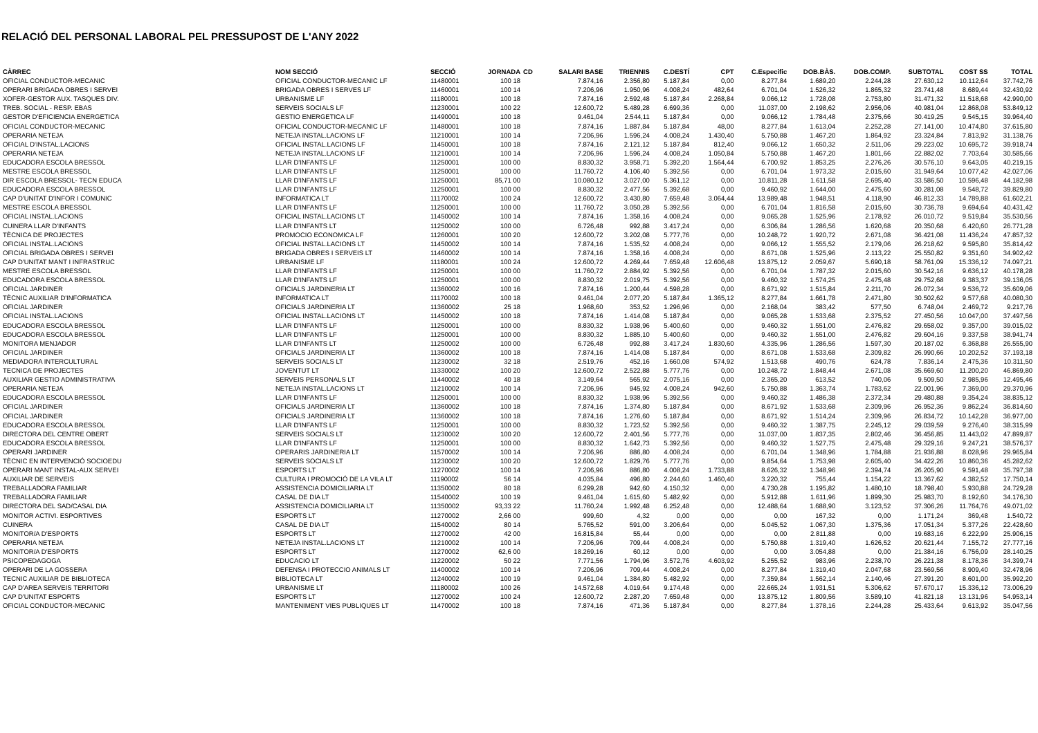RELACIÓ DEL PERSONAL LABORAL PEL PRESSUPOST DE L'ANY 2022
| CÀRREC | NOM SECCIÓ | SECCIÓ | JORNADA | CD | SALARI BASE | TRIENNIS | C.DESTÍ | CPT | C.Especific | DOB.BÀS. | DOB.COMP. | SUBTOTAL | COST SS | TOTAL |
| --- | --- | --- | --- | --- | --- | --- | --- | --- | --- | --- | --- | --- | --- | --- |
| OFICIAL CONDUCTOR-MECANIC | OFICIAL CONDUCTOR-MECANIC LF | 11480001 | 100 18 | | 7.874,16 | 2.356,80 | 5.187,84 | 0,00 | 8.277,84 | 1.689,20 | 2.244,28 | 27.630,12 | 10.112,64 | 37.742,76 |
| OPERARI BRIGADA OBRES I SERVEI | BRIGADA OBRES I SERVES LF | 11460001 | 100 14 | | 7.206,96 | 1.950,96 | 4.008,24 | 482,64 | 6.701,04 | 1.526,32 | 1.865,32 | 23.741,48 | 8.689,44 | 32.430,92 |
| XOFER-GESTOR AUX. TASQUES DIV. | URBANISME LF | 11180001 | 100 18 | | 7.874,16 | 2.592,48 | 5.187,84 | 2.268,84 | 9.066,12 | 1.728,08 | 2.753,80 | 31.471,32 | 11.518,68 | 42.990,00 |
| TREB. SOCIAL - RESP. EBAS | SERVEIS SOCIALS LF | 11230001 | 100 22 | | 12.600,72 | 5.489,28 | 6.699,36 | 0,00 | 11.037,00 | 2.198,62 | 2.956,06 | 40.981,04 | 12.868,08 | 53.849,12 |
| GESTOR D'EFICIENCIA ENERGETICA | GESTIO ENERGETICA LF | 11490001 | 100 18 | | 9.461,04 | 2.544,11 | 5.187,84 | 0,00 | 9.066,12 | 1.784,48 | 2.375,66 | 30.419,25 | 9.545,15 | 39.964,40 |
| OFICIAL CONDUCTOR-MECANIC | OFICIAL CONDUCTOR-MECANIC LF | 11480001 | 100 18 | | 7.874,16 | 1.887,84 | 5.187,84 | 48,00 | 8.277,84 | 1.613,04 | 2.252,28 | 27.141,00 | 10.474,80 | 37.615,80 |
| OPERARIA NETEJA | NETEJA INSTAL.LACIONS LF | 11210001 | 100 14 | | 7.206,96 | 1.596,24 | 4.008,24 | 1.430,40 | 5.750,88 | 1.467,20 | 1.864,92 | 23.324,84 | 7.813,92 | 31.138,76 |
| OFICIAL D'INSTAL.LACIONS | OFICIAL INSTAL.LACIONS LF | 11450001 | 100 18 | | 7.874,16 | 2.121,12 | 5.187,84 | 812,40 | 9.066,12 | 1.650,32 | 2.511,06 | 29.223,02 | 10.695,72 | 39.918,74 |
| OPERARIA NETEJA | NETEJA INSTAL.LACIONS LF | 11210001 | 100 14 | | 7.206,96 | 1.596,24 | 4.008,24 | 1.050,84 | 5.750,88 | 1.467,20 | 1.801,66 | 22.882,02 | 7.703,64 | 30.585,66 |
| EDUCADORA ESCOLA BRESSOL | LLAR D'INFANTS LF | 11250001 | 100 00 | | 8.830,32 | 3.958,71 | 5.392,20 | 1.564,44 | 6.700,92 | 1.853,25 | 2.276,26 | 30.576,10 | 9.643,05 | 40.219,15 |
| MESTRE ESCOLA BRESSOL | LLAR D'INFANTS LF | 11250001 | 100 00 | | 11.760,72 | 4.106,40 | 5.392,56 | 0,00 | 6.701,04 | 1.973,32 | 2.015,60 | 31.949,64 | 10.077,42 | 42.027,06 |
| DIR ESCOLA BRESSOL- TECN EDUCA | LLAR D'INFANTS LF | 11250001 | 85,71 00 | | 10.080,12 | 3.027,00 | 5.361,12 | 0,00 | 10.811,28 | 1.611,58 | 2.695,40 | 33.586,50 | 10.596,48 | 44.182,98 |
| EDUCADORA ESCOLA BRESSOL | LLAR D'INFANTS LF | 11250001 | 100 00 | | 8.830,32 | 2.477,56 | 5.392,68 | 0,00 | 9.460,92 | 1.644,00 | 2.475,60 | 30.281,08 | 9.548,72 | 39.829,80 |
| CAP D'UNITAT D'INFOR I COMUNIC | INFORMATICA LT | 11170002 | 100 24 | | 12.600,72 | 3.430,80 | 7.659,48 | 3.064,44 | 13.989,48 | 1.948,51 | 4.118,90 | 46.812,33 | 14.789,88 | 61.602,21 |
| MESTRE ESCOLA BRESSOL | LLAR D'INFANTS LF | 11250001 | 100 00 | | 11.760,72 | 3.050,28 | 5.392,56 | 0,00 | 6.701,04 | 1.816,58 | 2.015,60 | 30.736,78 | 9.694,64 | 40.431,42 |
| OFICIAL INSTAL.LACIONS | OFICIAL INSTAL.LACIONS LT | 11450002 | 100 14 | | 7.874,16 | 1.358,16 | 4.008,24 | 0,00 | 9.065,28 | 1.525,96 | 2.178,92 | 26.010,72 | 9.519,84 | 35.530,56 |
| CUINERA LLAR D'INFANTS | LLAR D'INFANTS LT | 11250002 | 100 00 | | 6.726,48 | 992,88 | 3.417,24 | 0,00 | 6.306,84 | 1.286,56 | 1.620,68 | 20.350,68 | 6.420,60 | 26.771,28 |
| TÈCNICA DE PROJECTES | PROMOCIO ECONOMICA LF | 11260001 | 100 20 | | 12.600,72 | 3.202,08 | 5.777,76 | 0,00 | 10.248,72 | 1.920,72 | 2.671,08 | 36.421,08 | 11.436,24 | 47.857,32 |
| OFICIAL INSTAL.LACIONS | OFICIAL INSTAL.LACIONS LT | 11450002 | 100 14 | | 7.874,16 | 1.535,52 | 4.008,24 | 0,00 | 9.066,12 | 1.555,52 | 2.179,06 | 26.218,62 | 9.595,80 | 35.814,42 |
| OFICIAL BRIGADA OBRES I SERVEI | BRIGADA OBRES I SERVEIS LT | 11460002 | 100 14 | | 7.874,16 | 1.358,16 | 4.008,24 | 0,00 | 8.671,08 | 1.525,96 | 2.113,22 | 25.550,82 | 9.351,60 | 34.902,42 |
| CAP D'UNITAT MANT I INFRASTRUC | URBANISME LF | 11180001 | 100 24 | | 12.600,72 | 4.269,44 | 7.659,48 | 12.606,48 | 13.875,12 | 2.059,67 | 5.690,18 | 58.761,09 | 15.336,12 | 74.097,21 |
| MESTRE ESCOLA BRESSOL | LLAR D'INFANTS LF | 11250001 | 100 00 | | 11.760,72 | 2.884,92 | 5.392,56 | 0,00 | 6.701,04 | 1.787,32 | 2.015,60 | 30.542,16 | 9.636,12 | 40.178,28 |
| EDUCADORA ESCOLA BRESSOL | LLAR D'INFANTS LF | 11250001 | 100 00 | | 8.830,32 | 2.019,75 | 5.392,56 | 0,00 | 9.460,32 | 1.574,25 | 2.475,48 | 29.752,68 | 9.383,37 | 39.136,05 |
| OFICIAL JARDINER | OFICIALS JARDINERIA LT | 11360002 | 100 16 | | 7.874,16 | 1.200,44 | 4.598,28 | 0,00 | 8.671,92 | 1.515,84 | 2.211,70 | 26.072,34 | 9.536,72 | 35.609,06 |
| TÈCNIC AUXILIAR D'INFORMATICA | INFORMATICA LT | 11170002 | 100 18 | | 9.461,04 | 2.077,20 | 5.187,84 | 1.365,12 | 8.277,84 | 1.661,78 | 2.471,80 | 30.502,62 | 9.577,68 | 40.080,30 |
| OFICIAL JARDINER | OFICIALS JARDINERIA LT | 11360002 | 25 18 | | 1.968,60 | 353,52 | 1.296,96 | 0,00 | 2.168,04 | 383,42 | 577,50 | 6.748,04 | 2.469,72 | 9.217,76 |
| OFICIAL INSTAL.LACIONS | OFICIAL INSTAL.LACIONS LT | 11450002 | 100 18 | | 7.874,16 | 1.414,08 | 5.187,84 | 0,00 | 9.065,28 | 1.533,68 | 2.375,52 | 27.450,56 | 10.047,00 | 37.497,56 |
| EDUCADORA ESCOLA BRESSOL | LLAR D'INFANTS LF | 11250001 | 100 00 | | 8.830,32 | 1.938,96 | 5.400,60 | 0,00 | 9.460,32 | 1.551,00 | 2.476,82 | 29.658,02 | 9.357,00 | 39.015,02 |
| EDUCADORA ESCOLA BRESSOL | LLAR D'INFANTS LF | 11250001 | 100 00 | | 8.830,32 | 1.885,10 | 5.400,60 | 0,00 | 9.460,32 | 1.551,00 | 2.476,82 | 29.604,16 | 9.337,58 | 38.941,74 |
| MONITORA MENJADOR | LLAR D'INFANTS LT | 11250002 | 100 00 | | 6.726,48 | 992,88 | 3.417,24 | 1.830,60 | 4.335,96 | 1.286,56 | 1.597,30 | 20.187,02 | 6.368,88 | 26.555,90 |
| OFICIAL JARDINER | OFICIALS JARDINERIA LT | 11360002 | 100 18 | | 7.874,16 | 1.414,08 | 5.187,84 | 0,00 | 8.671,08 | 1.533,68 | 2.309,82 | 26.990,66 | 10.202,52 | 37.193,18 |
| MEDIADORA INTERCULTURAL | SERVEIS SOCIALS LT | 11230002 | 32 18 | | 2.519,76 | 452,16 | 1.660,08 | 574,92 | 1.513,68 | 490,76 | 624,78 | 7.836,14 | 2.475,36 | 10.311,50 |
| TECNICA DE PROJECTES | JOVENTUT LT | 11330002 | 100 20 | | 12.600,72 | 2.522,88 | 5.777,76 | 0,00 | 10.248,72 | 1.848,44 | 2.671,08 | 35.669,60 | 11.200,20 | 46.869,80 |
| AUXILIAR GESTIO ADMINISTRATIVA | SERVEIS PERSONALS LT | 11440002 | 40 18 | | 3.149,64 | 565,92 | 2.075,16 | 0,00 | 2.365,20 | 613,52 | 740,06 | 9.509,50 | 2.985,96 | 12.495,46 |
| OPERARIA NETEJA | NETEJA INSTAL.LACIONS LT | 11210002 | 100 14 | | 7.206,96 | 945,92 | 4.008,24 | 942,60 | 5.750,88 | 1.363,74 | 1.783,62 | 22.001,96 | 7.369,00 | 29.370,96 |
| EDUCADORA ESCOLA BRESSOL | LLAR D'INFANTS LF | 11250001 | 100 00 | | 8.830,32 | 1.938,96 | 5.392,56 | 0,00 | 9.460,32 | 1.486,38 | 2.372,34 | 29.480,88 | 9.354,24 | 38.835,12 |
| OFICIAL JARDINER | OFICIALS JARDINERIA LT | 11360002 | 100 18 | | 7.874,16 | 1.374,80 | 5.187,84 | 0,00 | 8.671,92 | 1.533,68 | 2.309,96 | 26.952,36 | 9.862,24 | 36.814,60 |
| OFICIAL JARDINER | OFICIALS JARDINERIA LT | 11360002 | 100 18 | | 7.874,16 | 1.276,60 | 5.187,84 | 0,00 | 8.671,92 | 1.514,24 | 2.309,96 | 26.834,72 | 10.142,28 | 36.977,00 |
| EDUCADORA ESCOLA BRESSOL | LLAR D'INFANTS LF | 11250001 | 100 00 | | 8.830,32 | 1.723,52 | 5.392,56 | 0,00 | 9.460,32 | 1.387,75 | 2.245,12 | 29.039,59 | 9.276,40 | 38.315,99 |
| DIRECTORA DEL CENTRE OBERT | SERVEIS SOCIALS LT | 11230002 | 100 20 | | 12.600,72 | 2.401,56 | 5.777,76 | 0,00 | 11.037,00 | 1.837,35 | 2.802,46 | 36.456,85 | 11.443,02 | 47.899,87 |
| EDUCADORA ESCOLA BRESSOL | LLAR D'INFANTS LF | 11250001 | 100 00 | | 8.830,32 | 1.642,73 | 5.392,56 | 0,00 | 9.460,32 | 1.527,75 | 2.475,48 | 29.329,16 | 9.247,21 | 38.576,37 |
| OPERARI JARDINER | OPERARIS JARDINERIA LT | 11570002 | 100 14 | | 7.206,96 | 886,80 | 4.008,24 | 0,00 | 6.701,04 | 1.348,96 | 1.784,88 | 21.936,88 | 8.028,96 | 29.965,84 |
| TÈCNIC EN INTERVENCIÓ SOCIOEDU | SERVEIS SOCIALS LT | 11230002 | 100 20 | | 12.600,72 | 1.829,76 | 5.777,76 | 0,00 | 9.854,64 | 1.753,98 | 2.605,40 | 34.422,26 | 10.860,36 | 45.282,62 |
| OPERARI MANT INSTAL-AUX SERVEI | ESPORTS LT | 11270002 | 100 14 | | 7.206,96 | 886,80 | 4.008,24 | 1.733,88 | 8.626,32 | 1.348,96 | 2.394,74 | 26.205,90 | 9.591,48 | 35.797,38 |
| AUXILIAR DE SERVEIS | CULTURA I PROMOCIÓ DE LA VILA LT | 11190002 | 56 14 | | 4.035,84 | 496,80 | 2.244,60 | 1.460,40 | 3.220,32 | 755,44 | 1.154,22 | 13.367,62 | 4.382,52 | 17.750,14 |
| TREBALLADORA FAMILIAR | ASSISTENCIA DOMICILIARIA LT | 11350002 | 80 18 | | 6.299,28 | 942,60 | 4.150,32 | 0,00 | 4.730,28 | 1.195,82 | 1.480,10 | 18.798,40 | 5.930,88 | 24.729,28 |
| TREBALLADORA FAMILIAR | CASAL DE DIA LT | 11540002 | 100 19 | | 9.461,04 | 1.615,60 | 5.482,92 | 0,00 | 5.912,88 | 1.611,96 | 1.899,30 | 25.983,70 | 8.192,60 | 34.176,30 |
| DIRECTORA DEL SAD/CASAL DIA | ASSISTENCIA DOMICILIARIA LT | 11350002 | 93,33 22 | | 11.760,24 | 1.992,48 | 6.252,48 | 0,00 | 12.488,64 | 1.688,90 | 3.123,52 | 37.306,26 | 11.764,76 | 49.071,02 |
| MONITOR ACTIVI. ESPORTIVES | ESPORTS LT | 11270002 | 2,66 00 | | 999,60 | 4,32 | 0,00 | 0,00 | 0,00 | 167,32 | 0,00 | 1.171,24 | 369,48 | 1.540,72 |
| CUINERA | CASAL DE DIA LT | 11540002 | 80 14 | | 5.765,52 | 591,00 | 3.206,64 | 0,00 | 5.045,52 | 1.067,30 | 1.375,36 | 17.051,34 | 5.377,26 | 22.428,60 |
| MONITOR/A D'ESPORTS | ESPORTS LT | 11270002 | 42 00 | | 16.815,84 | 55,44 | 0,00 | 0,00 | 0,00 | 2.811,88 | 0,00 | 19.683,16 | 6.222,99 | 25.906,15 |
| OPERARIA NETEJA | NETEJA INSTAL.LACIONS LT | 11210002 | 100 14 | | 7.206,96 | 709,44 | 4.008,24 | 0,00 | 5.750,88 | 1.319,40 | 1.626,52 | 20.621,44 | 7.155,72 | 27.777,16 |
| MONITOR/A D'ESPORTS | ESPORTS LT | 11270002 | 62,6 00 | | 18.269,16 | 60,12 | 0,00 | 0,00 | 0,00 | 3.054,88 | 0,00 | 21.384,16 | 6.756,09 | 28.140,25 |
| PSICOPEDAGOGA | EDUCACIO LT | 11220002 | 50 22 | | 7.771,56 | 1.794,96 | 3.572,76 | 4.603,92 | 5.255,52 | 983,96 | 2.238,70 | 26.221,38 | 8.178,36 | 34.399,74 |
| OPERARI DE LA GOSSERA | DEFENSA I PROTECCIO ANIMALS LT | 11400002 | 100 14 | | 7.206,96 | 709,44 | 4.008,24 | 0,00 | 8.277,84 | 1.319,40 | 2.047,68 | 23.569,56 | 8.909,40 | 32.478,96 |
| TECNIC AUXILIAR DE BIBLIOTECA | BIBLIOTECA LT | 11240002 | 100 19 | | 9.461,04 | 1.384,80 | 5.482,92 | 0,00 | 7.359,84 | 1.562,14 | 2.140,46 | 27.391,20 | 8.601,00 | 35.992,20 |
| CAP D'AREA SERVEIS TERRITORI | URBANISME LT | 11180002 | 100 26 | | 14.572,68 | 4.019,64 | 9.174,48 | 0,00 | 22.665,24 | 1.931,51 | 5.306,62 | 57.670,17 | 15.336,12 | 73.006,29 |
| CAP D'UNITAT ESPORTS | ESPORTS LT | 11270002 | 100 24 | | 12.600,72 | 2.287,20 | 7.659,48 | 0,00 | 13.875,12 | 1.809,56 | 3.589,10 | 41.821,18 | 13.131,96 | 54.953,14 |
| OFICIAL CONDUCTOR-MECANIC | MANTENIMENT VIES PUBLIQUES LT | 11470002 | 100 18 | | 7.874,16 | 471,36 | 5.187,84 | 0,00 | 8.277,84 | 1.378,16 | 2.244,28 | 25.433,64 | 9.613,92 | 35.047,56 |